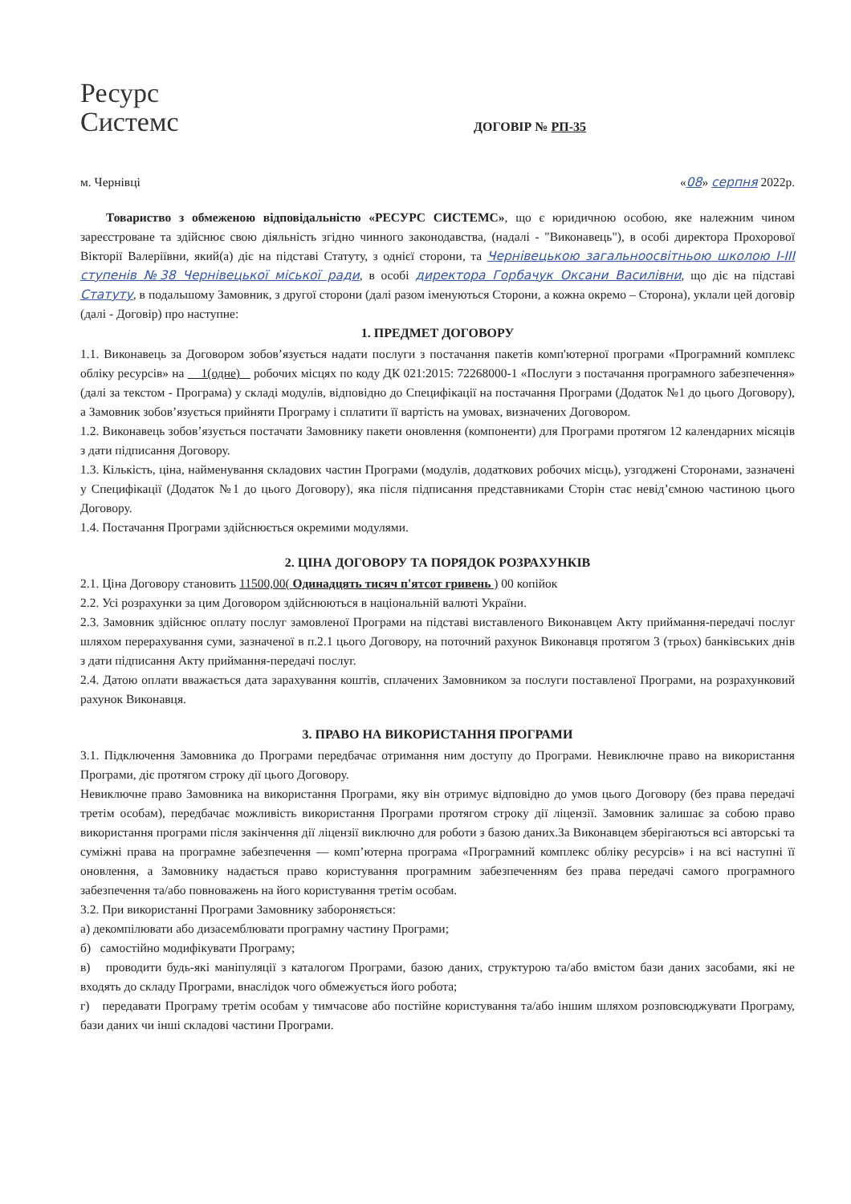Ресурс
Системс
ДОГОВІР № РП-35
м. Чернівці «08» серпня 2022р.
Товариство з обмеженою відповідальністю «РЕСУРС СИСТЕМС», що є юридичною особою, яке належним чином зареєстроване та здійснює свою діяльність згідно чинного законодавства, (надалі - "Виконавець"), в особі директора Прохорової Вікторії Валеріївни, який(а) діє на підставі Статуту, з однієї сторони, та Чернівецькою загальноосвітньою школою І-ІІІ ступенів №38 Чернівецької міської ради, в особі директора Горбачук Оксани Василівни, що діє на підставі Статуту, в подальшому Замовник, з другої сторони (далі разом іменуються Сторони, а кожна окремо – Сторона), уклали цей договір (далі - Договір) про наступне:
1. ПРЕДМЕТ ДОГОВОРУ
1.1. Виконавець за Договором зобов’язується надати послуги з постачання пакетів комп'ютерної програми «Програмний комплекс обліку ресурсів» на 1(одне) робочих місцях по коду ДК 021:2015: 72268000-1 «Послуги з постачання програмного забезпечення» (далі за текстом - Програма) у складі модулів, відповідно до Специфікації на постачання Програми (Додаток №1 до цього Договору), а Замовник зобов’язується прийняти Програму і сплатити її вартість на умовах, визначених Договором.
1.2. Виконавець зобов’язується постачати Замовнику пакети оновлення (компоненти) для Програми протягом 12 календарних місяців з дати підписання Договору.
1.3. Кількість, ціна, найменування складових частин Програми (модулів, додаткових робочих місць), узгоджені Сторонами, зазначені у Специфікації (Додаток №1 до цього Договору), яка після підписання представниками Сторін стає невід’ємною частиною цього Договору.
1.4. Постачання Програми здійснюється окремими модулями.
2. ЦІНА ДОГОВОРУ ТА ПОРЯДОК РОЗРАХУНКІВ
2.1. Ціна Договору становить 11500,00( Одинадцять тисяч п'ятсот гривень ) 00 копійок
2.2. Усі розрахунки за цим Договором здійснюються в національній валюті України.
2.3. Замовник здійснює оплату послуг замовленої Програми на підставі виставленого Виконавцем Акту приймання-передачі послуг шляхом перерахування суми, зазначеної в п.2.1 цього Договору, на поточний рахунок Виконавця протягом 3 (трьох) банківських днів з дати підписання Акту приймання-передачі послуг.
2.4. Датою оплати вважається дата зарахування коштів, сплачених Замовником за послуги поставленої Програми, на розрахунковий рахунок Виконавця.
3. ПРАВО НА ВИКОРИСТАННЯ ПРОГРАМИ
3.1. Підключення Замовника до Програми передбачає отримання ним доступу до Програми. Невиключне право на використання Програми, діє протягом строку дії цього Договору.
Невиключне право Замовника на використання Програми, яку він отримує відповідно до умов цього Договору (без права передачі третім особам), передбачає можливість використання Програми протягом строку дії ліцензії. Замовник залишає за собою право використання програми після закінчення дії ліцензії виключно для роботи з базою даних.За Виконавцем зберігаються всі авторські та суміжні права на програмне забезпечення — комп’ютерна програма «Програмний комплекс обліку ресурсів» і на всі наступні її оновлення, а Замовнику надається право користування програмним забезпеченням без права передачі самого програмного забезпечення та/або повноважень на його користування третім особам.
3.2. При використанні Програми Замовнику забороняється:
а) декомпілювати або дизасемблювати програмну частину Програми;
б) самостійно модифікувати Програму;
в) проводити будь-які маніпуляції з каталогом Програми, базою даних, структурою та/або вмістом бази даних засобами, які не входять до складу Програми, внаслідок чого обмежується його робота;
г) передавати Програму третім особам у тимчасове або постійне користування та/або іншим шляхом розповсюджувати Програму, бази даних чи інші складові частини Програми.